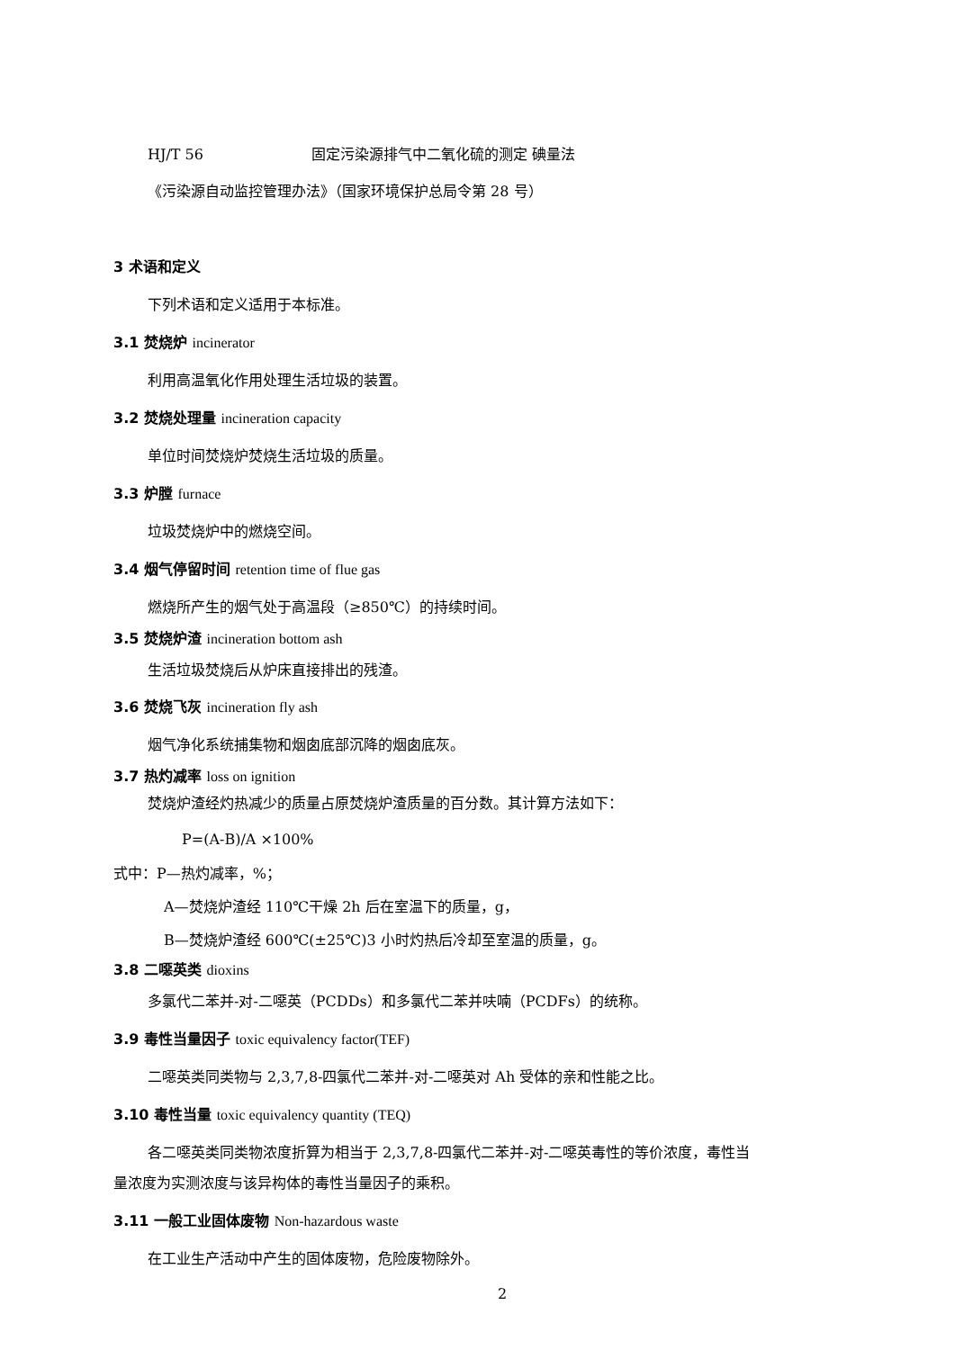HJ/T 56 固定污染源排气中二氧化硫的测定 碘量法
《污染源自动监控管理办法》（国家环境保护总局令第 28 号）
3 术语和定义
下列术语和定义适用于本标准。
3.1 焚烧炉 incinerator
利用高温氧化作用处理生活垃圾的装置。
3.2 焚烧处理量 incineration capacity
单位时间焚烧炉焚烧生活垃圾的质量。
3.3 炉膛 furnace
垃圾焚烧炉中的燃烧空间。
3.4 烟气停留时间 retention time of flue gas
燃烧所产生的烟气处于高温段（≥850℃）的持续时间。
3.5 焚烧炉渣 incineration bottom ash
生活垃圾焚烧后从炉床直接排出的残渣。
3.6 焚烧飞灰 incineration fly ash
烟气净化系统捕集物和烟囱底部沉降的烟囱底灰。
3.7 热灼减率 loss on ignition
焚烧炉渣经灼热减少的质量占原焚烧炉渣质量的百分数。其计算方法如下：
P=(A-B)/A ×100%
式中：P—热灼减率，%；
A—焚烧炉渣经 110℃干燥 2h 后在室温下的质量，g，
B—焚烧炉渣经 600℃(±25℃)3 小时灼热后冷却至室温的质量，g。
3.8 二噁英类 dioxins
多氯代二苯并-对-二噁英（PCDDs）和多氯代二苯并呋喃（PCDFs）的统称。
3.9 毒性当量因子 toxic equivalency factor(TEF)
二噁英类同类物与 2,3,7,8-四氯代二苯并-对-二噁英对 Ah 受体的亲和性能之比。
3.10 毒性当量 toxic equivalency quantity (TEQ)
各二噁英类同类物浓度折算为相当于 2,3,7,8-四氯代二苯并-对-二噁英毒性的等价浓度，毒性当
量浓度为实测浓度与该异构体的毒性当量因子的乘积。
3.11 一般工业固体废物 Non-hazardous waste
在工业生产活动中产生的固体废物，危险废物除外。
2